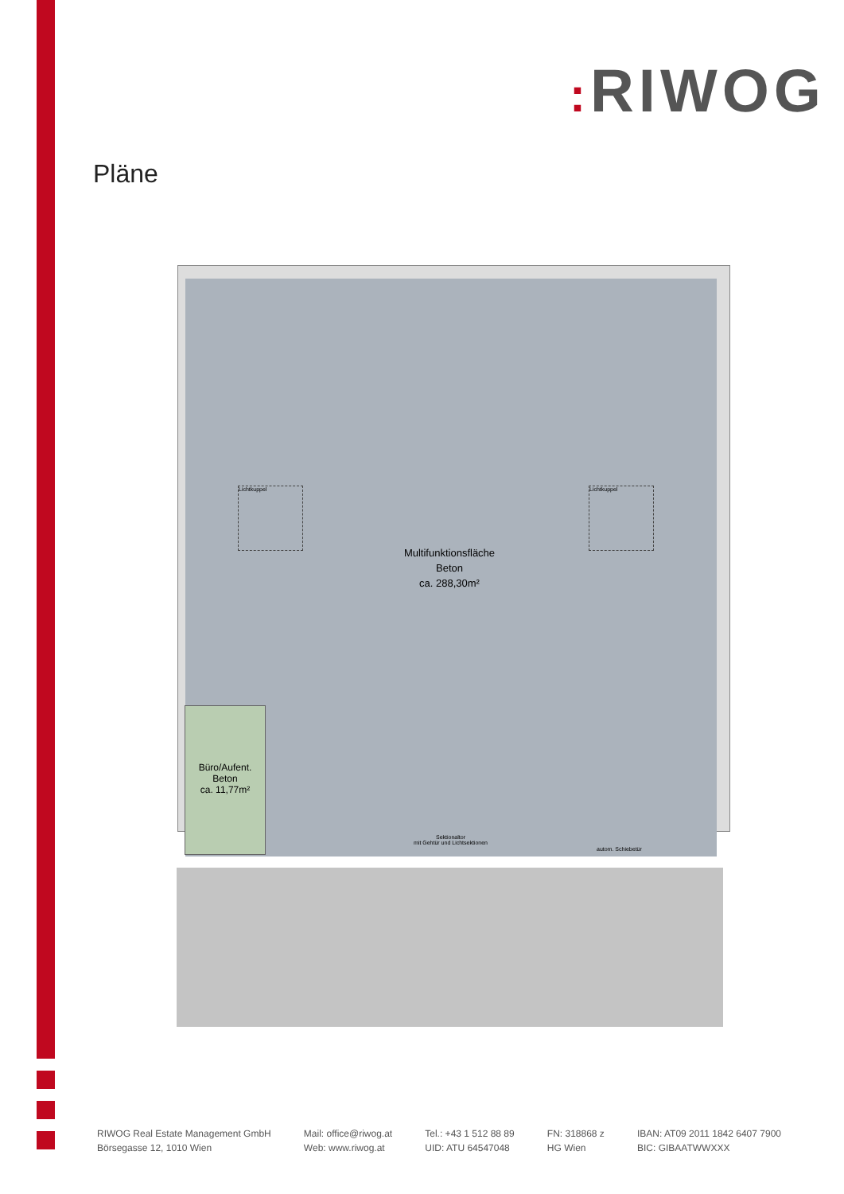: RIWOG
Pläne
Lichtkuppel Lichtkuppel
Multifunktionsfläche
Beton
ca. 288,30m²
Büro/Aufent.
Beton
ca. 11,77m²
Sektionaltor
mit Gehtür und Lichtsektionen
autom. Schiebetür
RIWOG Real Estate Management GmbH
Börsegasse 12, 1010 Wien
Mail: office@riwog.at
Web: www.riwog.at
Tel.: +43 1 512 88 89
UID: ATU 64547048
FN: 318868 z
HG Wien
IBAN: AT09 2011 1842 6407 7900
BIC: GIBAATWWXXX